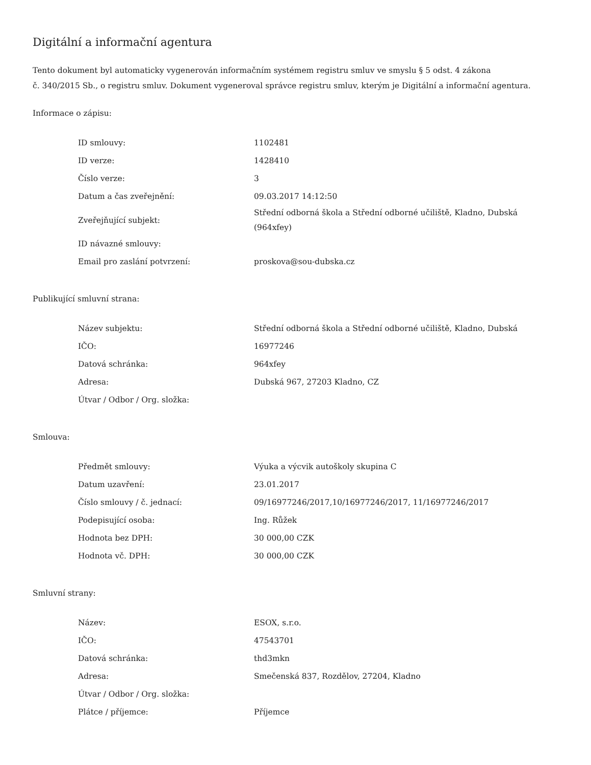Digitální a informační agentura
Tento dokument byl automaticky vygenerován informačním systémem registru smluv ve smyslu § 5 odst. 4 zákona
č. 340/2015 Sb., o registru smluv. Dokument vygeneroval správce registru smluv, kterým je Digitální a informační agentura.
Informace o zápisu:
| ID smlouvy: | 1102481 |
| ID verze: | 1428410 |
| Číslo verze: | 3 |
| Datum a čas zveřejnění: | 09.03.2017 14:12:50 |
| Zveřejňující subjekt: | Střední odborná škola a Střední odborné učiliště, Kladno, Dubská (964xfey) |
| ID návazné smlouvy: | |
| Email pro zaslání potvrzení: | proskova@sou-dubska.cz |
Publikující smluvní strana:
| Název subjektu: | Střední odborná škola a Střední odborné učiliště, Kladno, Dubská |
| IČO: | 16977246 |
| Datová schránka: | 964xfey |
| Adresa: | Dubská 967, 27203 Kladno, CZ |
| Útvar / Odbor / Org. složka: | |
Smlouva:
| Předmět smlouvy: | Výuka a výcvik autoškoly skupina C |
| Datum uzavření: | 23.01.2017 |
| Číslo smlouvy / č. jednací: | 09/16977246/2017,10/16977246/2017, 11/16977246/2017 |
| Podepisující osoba: | Ing. Růžek |
| Hodnota bez DPH: | 30 000,00 CZK |
| Hodnota vč. DPH: | 30 000,00 CZK |
Smluvní strany:
| Název: | ESOX, s.r.o. |
| IČO: | 47543701 |
| Datová schránka: | thd3mkn |
| Adresa: | Smečenská 837, Rozdělov, 27204, Kladno |
| Útvar / Odbor / Org. složka: | |
| Plátce / příjemce: | Příjemce |